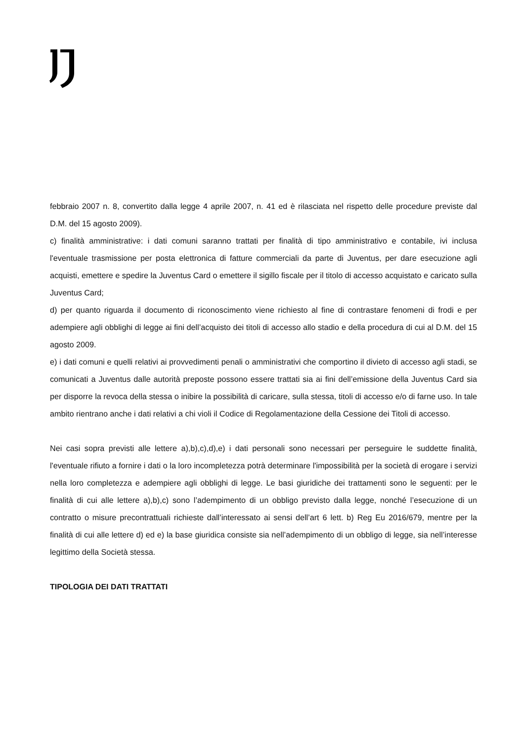febbraio 2007 n. 8, convertito dalla legge 4 aprile 2007, n. 41 ed è rilasciata nel rispetto delle procedure previste dal D.M. del 15 agosto 2009).
c) finalità amministrative: i dati comuni saranno trattati per finalità di tipo amministrativo e contabile, ivi inclusa l'eventuale trasmissione per posta elettronica di fatture commerciali da parte di Juventus, per dare esecuzione agli acquisti, emettere e spedire la Juventus Card o emettere il sigillo fiscale per il titolo di accesso acquistato e caricato sulla Juventus Card;
d) per quanto riguarda il documento di riconoscimento viene richiesto al fine di contrastare fenomeni di frodi e per adempiere agli obblighi di legge ai fini dell’acquisto dei titoli di accesso allo stadio e della procedura di cui al D.M. del 15 agosto 2009.
e) i dati comuni e quelli relativi ai provvedimenti penali o amministrativi che comportino il divieto di accesso agli stadi, se comunicati a Juventus dalle autorità preposte possono essere trattati sia ai fini dell’emissione della Juventus Card sia per disporre la revoca della stessa o inibire la possibilità di caricare, sulla stessa, titoli di accesso e/o di farne uso. In tale ambito rientrano anche i dati relativi a chi violi il Codice di Regolamentazione della Cessione dei Titoli di accesso.
Nei casi sopra previsti alle lettere a),b),c),d),e) i dati personali sono necessari per perseguire le suddette finalità, l'eventuale rifiuto a fornire i dati o la loro incompletezza potrà determinare l'impossibilità per la società di erogare i servizi nella loro completezza e adempiere agli obblighi di legge. Le basi giuridiche dei trattamenti sono le seguenti: per le finalità di cui alle lettere a),b),c) sono l’adempimento di un obbligo previsto dalla legge, nonché l’esecuzione di un contratto o misure precontrattuali richieste dall’interessato ai sensi dell’art 6 lett. b) Reg Eu 2016/679, mentre per la finalità di cui alle lettere d) ed e) la base giuridica consiste sia nell’adempimento di un obbligo di legge, sia nell’interesse legittimo della Società stessa.
TIPOLOGIA DEI DATI TRATTATI